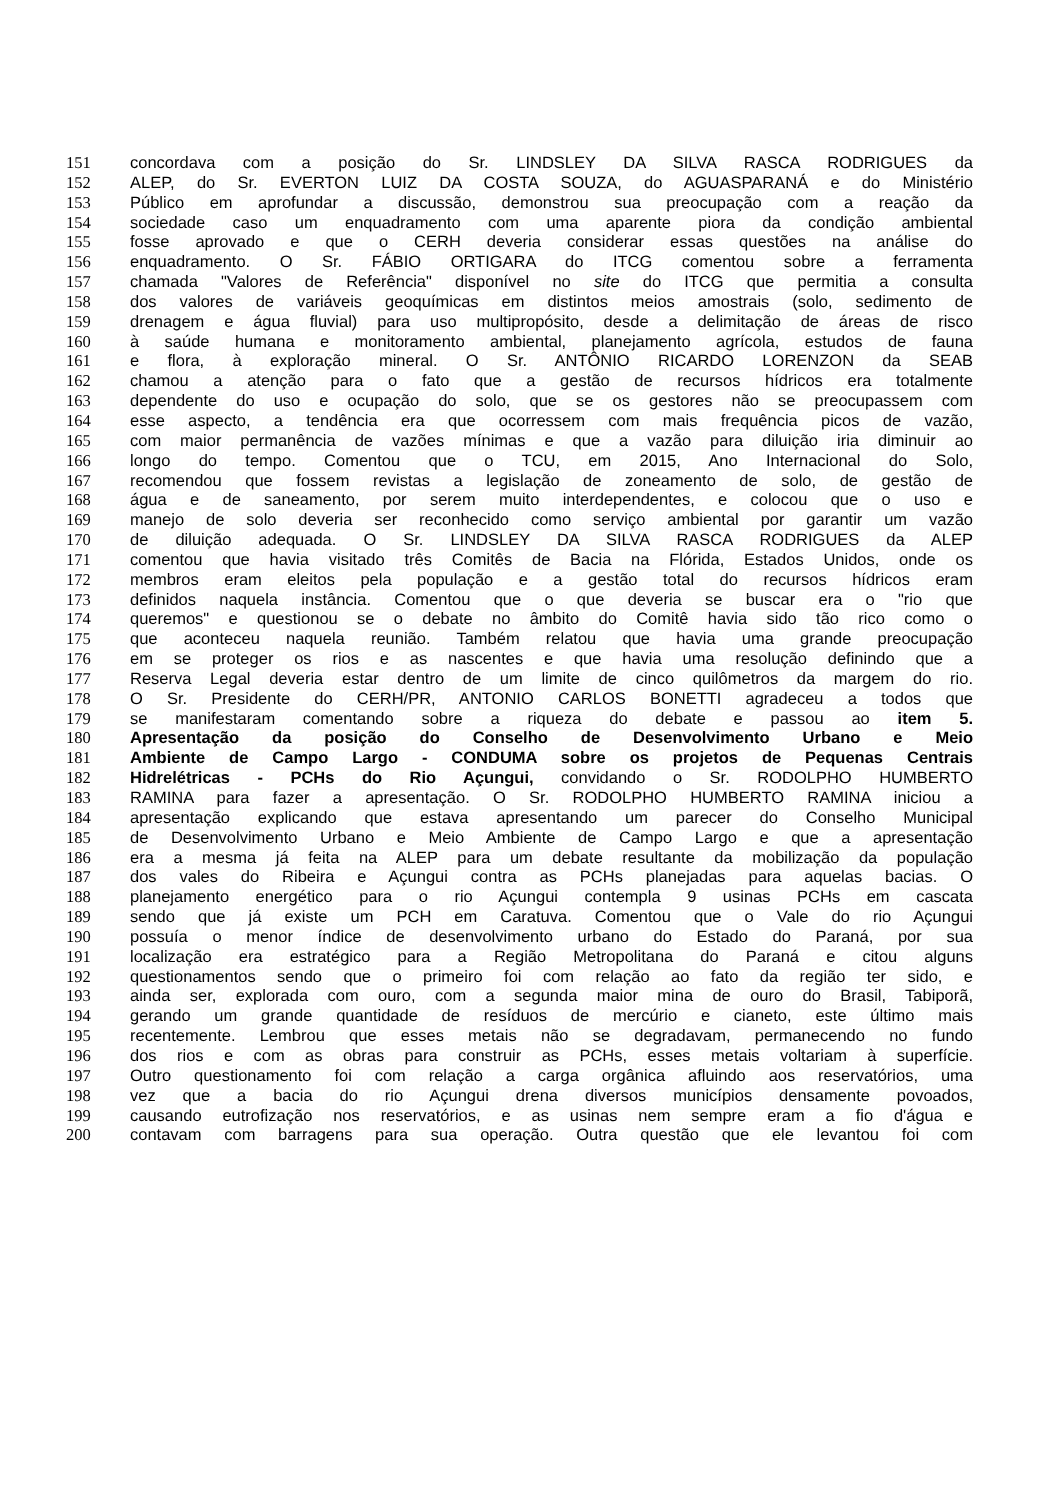151 concordava com a posição do Sr. LINDSLEY DA SILVA RASCA RODRIGUES da
152 ALEP, do Sr. EVERTON LUIZ DA COSTA SOUZA, do AGUASPARANÁ e do Ministério
153 Público em aprofundar a discussão, demonstrou sua preocupação com a reação da
154 sociedade caso um enquadramento com uma aparente piora da condição ambiental
155 fosse aprovado e que o CERH deveria considerar essas questões na análise do
156 enquadramento. O Sr. FÁBIO ORTIGARA do ITCG comentou sobre a ferramenta
157 chamada "Valores de Referência" disponível no site do ITCG que permitia a consulta
158 dos valores de variáveis geoquímicas em distintos meios amostrais (solo, sedimento de
159 drenagem e água fluvial) para uso multipropósito, desde a delimitação de áreas de risco
160 à saúde humana e monitoramento ambiental, planejamento agrícola, estudos de fauna
161 e flora, à exploração mineral. O Sr. ANTÔNIO RICARDO LORENZON da SEAB
162 chamou a atenção para o fato que a gestão de recursos hídricos era totalmente
163 dependente do uso e ocupação do solo, que se os gestores não se preocupassem com
164 esse aspecto, a tendência era que ocorressem com mais frequência picos de vazão,
165 com maior permanência de vazões mínimas e que a vazão para diluição iria diminuir ao
166 longo do tempo. Comentou que o TCU, em 2015, Ano Internacional do Solo,
167 recomendou que fossem revistas a legislação de zoneamento de solo, de gestão de
168 água e de saneamento, por serem muito interdependentes, e colocou que o uso e
169 manejo de solo deveria ser reconhecido como serviço ambiental por garantir um vazão
170 de diluição adequada. O Sr. LINDSLEY DA SILVA RASCA RODRIGUES da ALEP
171 comentou que havia visitado três Comitês de Bacia na Flórida, Estados Unidos, onde os
172 membros eram eleitos pela população e a gestão total do recursos hídricos eram
173 definidos naquela instância. Comentou que o que deveria se buscar era o "rio que
174 queremos" e questionou se o debate no âmbito do Comitê havia sido tão rico como o
175 que aconteceu naquela reunião. Também relatou que havia uma grande preocupação
176 em se proteger os rios e as nascentes e que havia uma resolução definindo que a
177 Reserva Legal deveria estar dentro de um limite de cinco quilômetros da margem do rio.
178 O Sr. Presidente do CERH/PR, ANTONIO CARLOS BONETTI agradeceu a todos que
179 se manifestaram comentando sobre a riqueza do debate e passou ao item 5.
180 Apresentação da posição do Conselho de Desenvolvimento Urbano e Meio
181 Ambiente de Campo Largo - CONDUMA sobre os projetos de Pequenas Centrais
182 Hidrelétricas - PCHs do Rio Açungui, convidando o Sr. RODOLPHO HUMBERTO
183 RAMINA para fazer a apresentação. O Sr. RODOLPHO HUMBERTO RAMINA iniciou a
184 apresentação explicando que estava apresentando um parecer do Conselho Municipal
185 de Desenvolvimento Urbano e Meio Ambiente de Campo Largo e que a apresentação
186 era a mesma já feita na ALEP para um debate resultante da mobilização da população
187 dos vales do Ribeira e Açungui contra as PCHs planejadas para aquelas bacias. O
188 planejamento energético para o rio Açungui contempla 9 usinas PCHs em cascata
189 sendo que já existe um PCH em Caratuva. Comentou que o Vale do rio Açungui
190 possuía o menor índice de desenvolvimento urbano do Estado do Paraná, por sua
191 localização era estratégico para a Região Metropolitana do Paraná e citou alguns
192 questionamentos sendo que o primeiro foi com relação ao fato da região ter sido, e
193 ainda ser, explorada com ouro, com a segunda maior mina de ouro do Brasil, Tabiporã,
194 gerando um grande quantidade de resíduos de mercúrio e cianeto, este último mais
195 recentemente. Lembrou que esses metais não se degradavam, permanecendo no fundo
196 dos rios e com as obras para construir as PCHs, esses metais voltariam à superfície.
197 Outro questionamento foi com relação a carga orgânica afluindo aos reservatórios, uma
198 vez que a bacia do rio Açungui drena diversos municípios densamente povoados,
199 causando eutrofização nos reservatórios, e as usinas nem sempre eram a fio d'água e
200 contavam com barragens para sua operação. Outra questão que ele levantou foi com